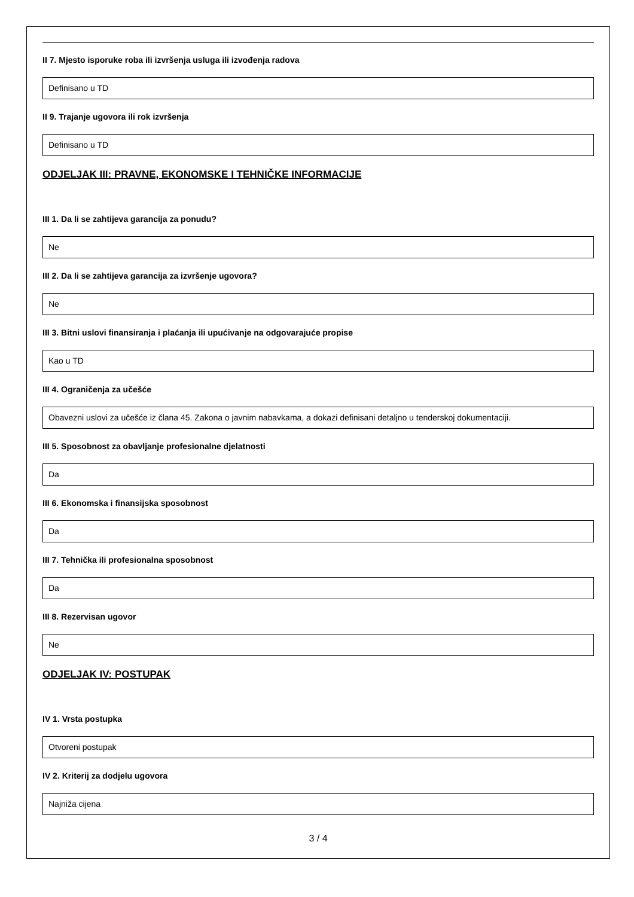II 7. Mjesto isporuke roba ili izvršenja usluga ili izvođenja radova
Definisano u TD
II 9. Trajanje ugovora ili rok izvršenja
Definisano u TD
ODJELJAK III: PRAVNE, EKONOMSKE I TEHNIČKE INFORMACIJE
III 1. Da li se zahtijeva garancija za ponudu?
Ne
III 2. Da li se zahtijeva garancija za izvršenje ugovora?
Ne
III 3. Bitni uslovi finansiranja i plaćanja ili upućivanje na odgovarajuće propise
Kao u TD
III 4. Ograničenja za učešće
Obavezni uslovi za učešće iz člana 45. Zakona o javnim nabavkama, a dokazi definisani detaljno u tenderskoj dokumentaciji.
III 5. Sposobnost za obavljanje profesionalne djelatnosti
Da
III 6. Ekonomska i finansijska sposobnost
Da
III 7. Tehnička ili profesionalna sposobnost
Da
III 8. Rezervisan ugovor
Ne
ODJELJAK IV: POSTUPAK
IV 1. Vrsta postupka
Otvoreni postupak
IV 2. Kriterij za dodjelu ugovora
Najniža cijena
3 / 4